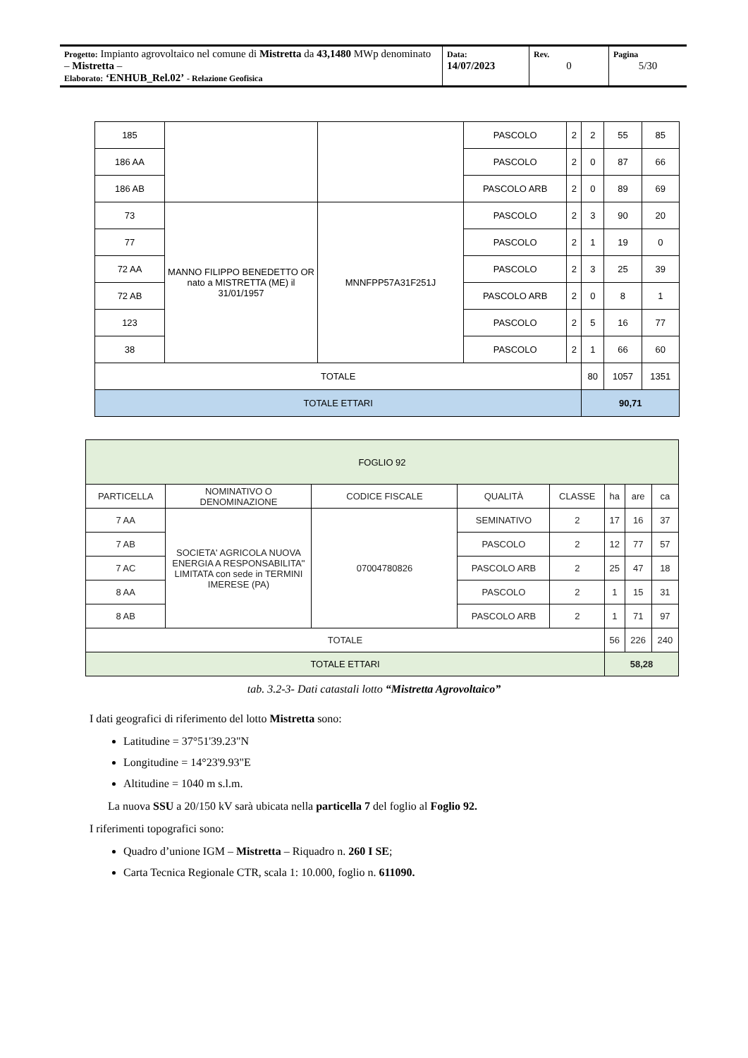| Progetto: Impianto agrovoltaico nel comune di Mistretta da 43,1480 MWp denominato – Mistretta – Elaborato: ‘ENHUB_Rel.02’ - Relazione Geofisica | Data: 14/07/2023 | Rev. 0 | Pagina 5/30 |
| 185 | | | PASCOLO | 2 | 2 | 55 | 85 |
| 186 AA | | | PASCOLO | 2 | 0 | 87 | 66 |
| 186 AB | | | PASCOLO ARB | 2 | 0 | 89 | 69 |
| 73 | MANNO FILIPPO BENEDETTO OR nato a MISTRETTA (ME) il 31/01/1957 | MNNFPP57A31F251J | PASCOLO | 2 | 3 | 90 | 20 |
| 77 | | | PASCOLO | 2 | 1 | 19 | 0 |
| 72 AA | | | PASCOLO | 2 | 3 | 25 | 39 |
| 72 AB | | | PASCOLO ARB | 2 | 0 | 8 | 1 |
| 123 | | | PASCOLO | 2 | 5 | 16 | 77 |
| 38 | | | PASCOLO | 2 | 1 | 66 | 60 |
| TOTALE | | | | | 80 | 1057 | 1351 |
| TOTALE ETTARI | | | | | 90,71 | | |
| FOGLIO 92 | | | | | | | |
| PARTICELLA | NOMINATIVO O DENOMINAZIONE | CODICE FISCALE | QUALITÀ | CLASSE | ha | are | ca |
| 7 AA | SOCIETA' AGRICOLA NUOVA ENERGIA A RESPONSABILITA'' LIMITATA con sede in TERMINI IMERESE (PA) | 07004780826 | SEMINATIVO | 2 | 17 | 16 | 37 |
| 7 AB | | | PASCOLO | 2 | 12 | 77 | 57 |
| 7 AC | | | PASCOLO ARB | 2 | 25 | 47 | 18 |
| 8 AA | | | PASCOLO | 2 | 1 | 15 | 31 |
| 8 AB | | | PASCOLO ARB | 2 | 1 | 71 | 97 |
| TOTALE | | | | | 56 | 226 | 240 |
| TOTALE ETTARI | | | | | 58,28 | | |
tab. 3.2-3- Dati catastali lotto “Mistretta Agrovoltaico”
I dati geografici di riferimento del lotto Mistretta sono:
Latitudine = 37°51'39.23"N
Longitudine = 14°23'9.93"E
Altitudine = 1040 m s.l.m.
La nuova SSU a 20/150 kV sarà ubicata nella particella 7 del foglio al Foglio 92.
I riferimenti topografici sono:
Quadro d’unione IGM – Mistretta – Riquadro n. 260 I SE;
Carta Tecnica Regionale CTR, scala 1: 10.000, foglio n. 611090.